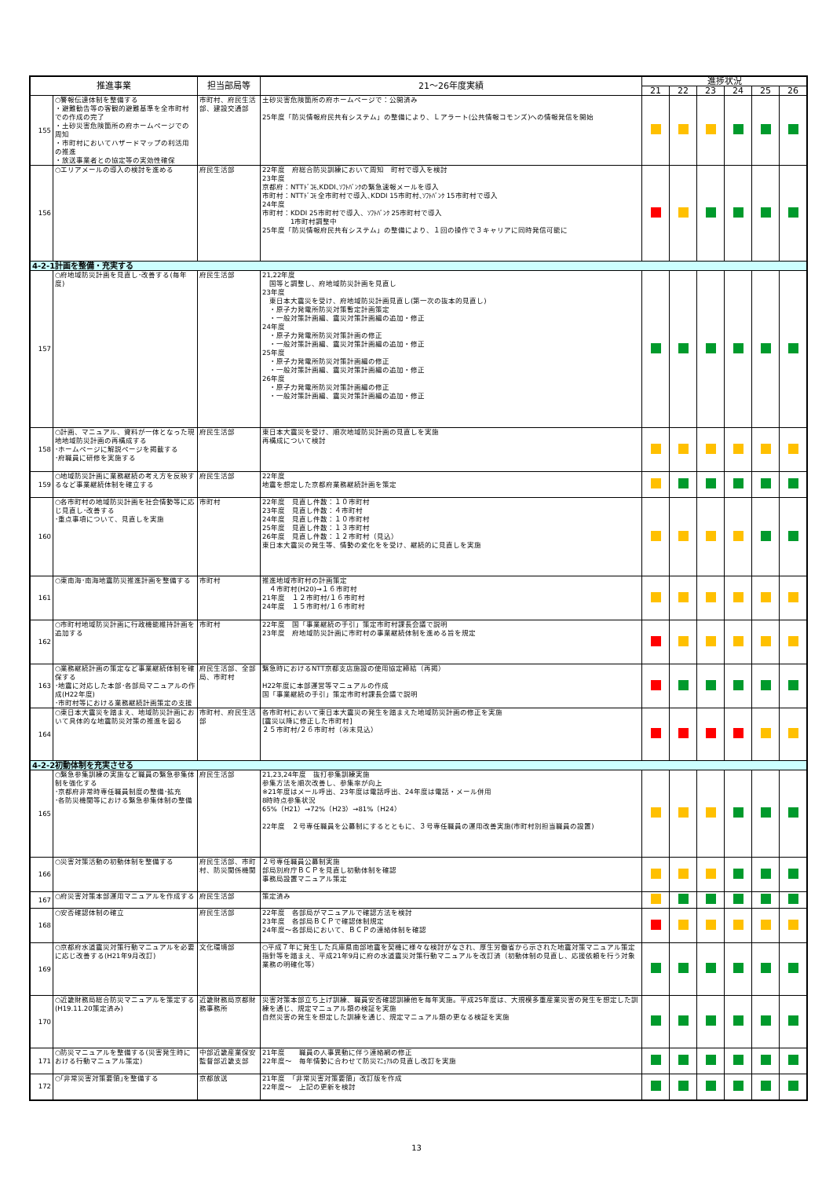| 推進事業 | | 担当部局等 | 21～26年度実績 | 進捗状況 | | | | | |
| --- | --- | --- | --- | --- | --- | --- | --- | --- | --- |
| | | | | 21 | 22 | 23 | 24 | 25 | 26 |
| 155 | ○警報伝達体制を整備する ・避難勧告等の客観的避難基準を全市町村での作成の完了 ・土砂災害危険箇所の府ホームページでの周知 ・市町村においてハザードマップの利活用の推進 ・放送事業者との協定等の実効性確保 | 市町村、府民生活部、建設交通部 | 土砂災害危険箇所の府ホームページで：公開済み 25年度「防災情報府民共有システム」の整備により、Ｌアラート(公共情報コモンズ)への情報発信を開始 | | | | | | |
| 156 | ○エリアメールの導入の検討を進める | 府民生活部 | 22年度 府総合防災訓練において周知 町村で導入を検討 23年度 京都府：NTTﾄﾞｺﾓ､KDDI､ｿﾌﾄﾊﾞﾝｸの緊急速報メールを導入 市町村：NTTﾄﾞｺﾓ 全市町村で導入､KDDI 15市町村､ｿﾌﾄﾊﾞﾝｸ 15市町村で導入 24年度 市町村：KDDI 25市町村で導入、ｿﾌﾄﾊﾞﾝｸ 25市町村で導入 1市町村調整中 25年度「防災情報府民共有システム」の整備により、１回の操作で３キャリアに同時発信可能に | | | | | | |
| 4-2-1計画を整備・充実する | | | | | | | | | |
| 157 | ○府地域防災計画を見直し･改善する(毎年度) | 府民生活部 | 21,22年度 国等と調整し、府地域防災計画を見直し 23年度 東日本大震災を受け、府地域防災計画見直し(第一次の抜本的見直し) ・原子力発電所防災対策暫定計画策定 ・一般対策計画編、震災対策計画編の追加・修正 24年度 ・原子力発電所防災対策計画の修正 ・一般対策計画編、震災対策計画編の追加・修正 25年度 ・原子力発電所防災対策計画編の修正 ・一般対策計画編、震災対策計画編の追加・修正 26年度 ・原子力発電所防災対策計画編の修正 ・一般対策計画編、震災対策計画編の追加・修正 | | | | | | |
| 158 | ○計画、マニュアル、資料が一体となった現地地域防災計画の再構成する ･ホームページに解説ページを掲載する ･府職員に研修を実施する | 府民生活部 | 東日本大震災を受け、順次地域防災計画の見直しを実施 再構成について検討 | | | | | | |
| 159 | ○地域防災計画に業務継続の考え方を反映するなど事業継続体制を確立する | 府民生活部 | 22年度 地震を想定した京都府業務継続計画を策定 | | | | | | |
| 160 | ○各市町村の地域防災計画を社会情勢等に応じ見直し･改善する ･重点事項について、見直しを実施 | 市町村 | 22年度 見直し件数：１０市町村 23年度 見直し件数：４市町村 24年度 見直し件数：１０市町村 25年度 見直し件数：１３市町村 26年度 見直し件数：１２市町村（見込） 東日本大震災の発生等、情勢の変化をを受け、継続的に見直しを実施 | | | | | | |
| 161 | ○東南海･南海地震防災推進計画を整備する | 市町村 | 推進地域市町村の計画策定 ４市町村(H20)→１６市町村 21年度 １２市町村/１６市町村 24年度 １５市町村/１６市町村 | | | | | | |
| 162 | ○市町村地域防災計画に行政機能維持計画を追加する | 市町村 | 22年度 国「事業継続の手引」策定市町村課長会議で説明 23年度 府地域防災計画に市町村の事業継続体制を進める旨を規定 | | | | | | |
| 163 | ○業務継続計画の策定など事業継続体制を確保する ･地震に対応した本部･各部局マニュアルの作成(H22年度) ･市町村等における業務継続計画策定の支援 | 府民生活部、全部局、市町村 | 緊急時におけるNTT京都支店施設の使用協定締結（再掲） H22年度に本部運営等マニュアルの作成 国「事業継続の手引」策定市町村課長会議で説明 | | | | | | |
| 164 | ○東日本大震災を踏まえ、地域防災計画において具体的な地震防災対策の推進を図る | 市町村、府民生活部 | 各市町村において東日本大震災の発生を踏まえた地域防災計画の修正を実施 [震災以降に修正した市町村] ２５市町村/２６市町村（㉖末見込） | | | | | | |
| 4-2-2初動体制を充実させる | | | | | | | | | |
| 165 | ○緊急参集訓練の実施など職員の緊急参集体制を強化する ･京都府非常時専任職員制度の整備･拡充 ･各防災機関等における緊急参集体制の整備 | 府民生活部 | 21,23,24年度 抜打参集訓練実施 参集方法を順次改善し、参集率が向上 ※21年度はメール呼出、23年度は電話呼出、24年度は電話・メール併用 8時時点参集状況 65%（H21）→72%（H23）→81%（H24） 22年度 ２号専任職員を公募制にするとともに、３号専任職員の運用改善実施(市町村別担当職員の設置) | | | | | | |
| 166 | ○災害対策活動の初動体制を整備する | 府民生活部、市町村、防災関係機関 | ２号専任職員公募制実施 部局別府庁ＢＣＰを見直し初動体制を確認 事務局設置マニュアル策定 | | | | | | |
| 167 | ○府災害対策本部運用マニュアルを作成する | 府民生活部 | 策定済み | | | | | | |
| 168 | ○安否確認体制の確立 | 府民生活部 | 22年度 各部局がマニュアルで確認方法を検討 23年度 各部局ＢＣＰで確認体制規定 24年度～各部局において、ＢＣＰの連絡体制を確認 | | | | | | |
| 169 | ○京都府水道震災対策行動マニュアルを必要に応じ改善する(H21年9月改訂) | 文化環境部 | ○平成７年に発生した兵庫県南部地震を契機に様々な検討がなされ、厚生労働省から示された地震対策マニュアル策定指針等を踏まえ、平成21年9月に府の水道震災対策行動マニュアルを改訂済（初動体制の見直し、応援依頼を行う対象業務の明確化等） | | | | | | |
| 170 | ○近畿財務局総合防災マニュアルを策定する(H19.11.20策定済み) | 近畿財務局京都財務事務所 | 災害対策本部立ち上げ訓練、職員安否確認訓練他を毎年実施。平成25年度は、大規模多重産業災害の発生を想定した訓練を通じ、規定マニュアル類の検証を実施 自然災害の発生を想定した訓練を通じ、規定マニュアル類の更なる検証を実施 | | | | | | |
| 171 | ○防災マニュアルを整備する(災害発生時における行動マニュアル策定) | 中部近畿産業保安監督部近畿支部 | 21年度 職員の人事異動に伴う連絡網の修正 22年度～ 毎年情勢に合わせて防災ﾏﾆｭｱﾙの見直し改訂を実施 | | | | | | |
| 172 | ○｢非常災害対策要領｣を整備する | 京都放送 | 21年度 「非常災害対策要領」改訂版を作成 22年度～ 上記の更新を検討 | | | | | | |
13